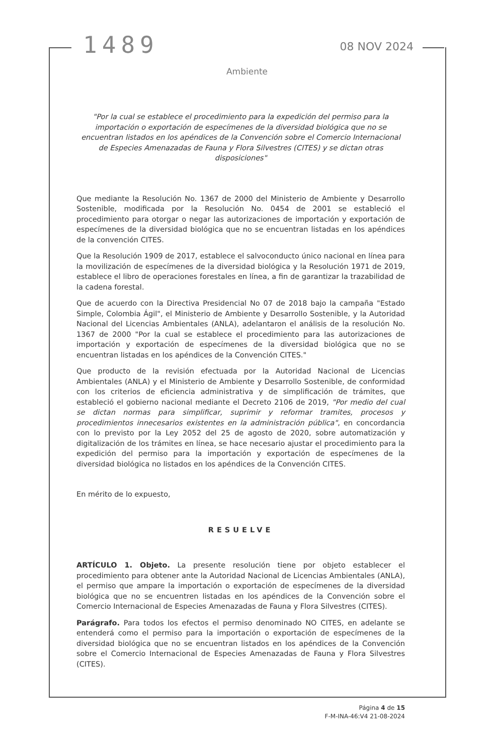1489 08 NOV 2024
Ambiente
"Por la cual se establece el procedimiento para la expedición del permiso para la importación o exportación de especímenes de la diversidad biológica que no se encuentran listados en los apéndices de la Convención sobre el Comercio Internacional de Especies Amenazadas de Fauna y Flora Silvestres (CITES) y se dictan otras disposiciones"
Que mediante la Resolución No. 1367 de 2000 del Ministerio de Ambiente y Desarrollo Sostenible, modificada por la Resolución No. 0454 de 2001 se estableció el procedimiento para otorgar o negar las autorizaciones de importación y exportación de especímenes de la diversidad biológica que no se encuentran listadas en los apéndices de la convención CITES.
Que la Resolución 1909 de 2017, establece el salvoconducto único nacional en línea para la movilización de especímenes de la diversidad biológica y la Resolución 1971 de 2019, establece el libro de operaciones forestales en línea, a fin de garantizar la trazabilidad de la cadena forestal.
Que de acuerdo con la Directiva Presidencial No 07 de 2018 bajo la campaña "Estado Simple, Colombia Ágil", el Ministerio de Ambiente y Desarrollo Sostenible, y la Autoridad Nacional del Licencias Ambientales (ANLA), adelantaron el análisis de la resolución No. 1367 de 2000 "Por la cual se establece el procedimiento para las autorizaciones de importación y exportación de especímenes de la diversidad biológica que no se encuentran listadas en los apéndices de la Convención CITES."
Que producto de la revisión efectuada por la Autoridad Nacional de Licencias Ambientales (ANLA) y el Ministerio de Ambiente y Desarrollo Sostenible, de conformidad con los criterios de eficiencia administrativa y de simplificación de trámites, que estableció el gobierno nacional mediante el Decreto 2106 de 2019, "Por medio del cual se dictan normas para simplificar, suprimir y reformar tramites, procesos y procedimientos innecesarios existentes en la administración pública", en concordancia con lo previsto por la Ley 2052 del 25 de agosto de 2020, sobre automatización y digitalización de los trámites en línea, se hace necesario ajustar el procedimiento para la expedición del permiso para la importación y exportación de especímenes de la diversidad biológica no listados en los apéndices de la Convención CITES.
En mérito de lo expuesto,
RESUELVE
ARTÍCULO 1. Objeto. La presente resolución tiene por objeto establecer el procedimiento para obtener ante la Autoridad Nacional de Licencias Ambientales (ANLA), el permiso que ampare la importación o exportación de especímenes de la diversidad biológica que no se encuentren listadas en los apéndices de la Convención sobre el Comercio Internacional de Especies Amenazadas de Fauna y Flora Silvestres (CITES).
Parágrafo. Para todos los efectos el permiso denominado NO CITES, en adelante se entenderá como el permiso para la importación o exportación de especímenes de la diversidad biológica que no se encuentran listados en los apéndices de la Convención sobre el Comercio Internacional de Especies Amenazadas de Fauna y Flora Silvestres (CITES).
Página 4 de 15
F-M-INA-46:V4 21-08-2024